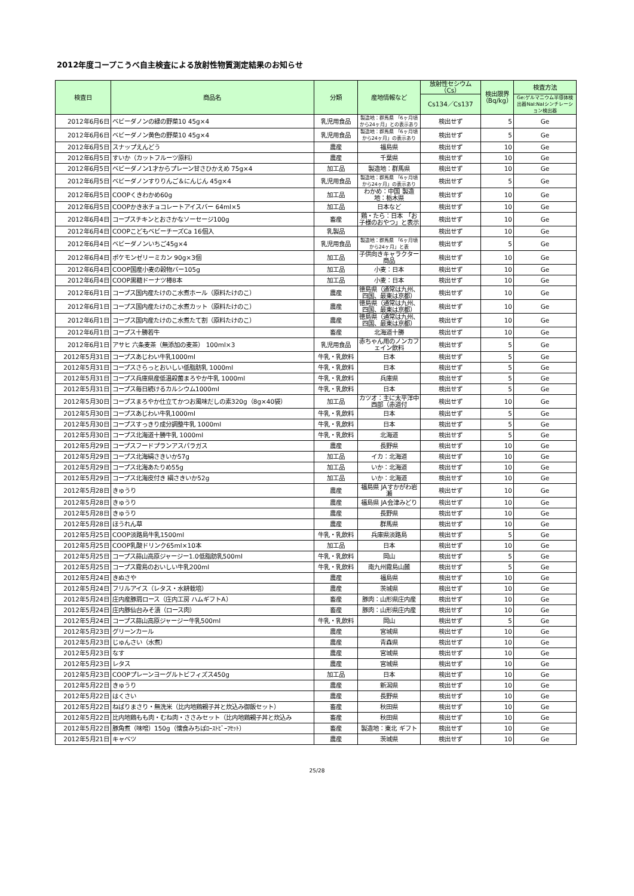2012年度コープこうべ自主検査による放射性物質測定結果のお知らせ
| 検査日 | 商品名 | 分類 | 産地情報など | 放射性セシウム（Cs） | 検出限界（Bq/kg） | 検査方法 |
| --- | --- | --- | --- | --- | --- | --- |
| | | | | Cs134／Cs137 | | Ge:ゲルマニウム半導体検出器NaI:NaIシンチレーション検出器 |
| 2012年6月6日 | ベビーダノンの緑の野菜10 45g×4 | 乳児用食品 | 製造地：群馬県 「6ヶ月頃から24ヶ月」との表示あり | 検出せず | 5 | Ge |
| 2012年6月6日 | ベビーダノン黄色の野菜10 45g×4 | 乳児用食品 | 製造地：群馬県 「6ヶ月頃から24ヶ月」の表示あり | 検出せず | 5 | Ge |
| 2012年6月5日 | スナップえんどう | 農産 | 福島県 | 検出せず | 10 | Ge |
| 2012年6月5日 | すいか（カットフルーツ原料） | 農産 | 千葉県 | 検出せず | 10 | Ge |
| 2012年6月5日 | ベビーダノン1才からプレーン甘さひかえめ 75g×4 | 加工品 | 製造地：群馬県 | 検出せず | 10 | Ge |
| 2012年6月5日 | ベビーダノンすりりんご＆にんじん 45g×4 | 乳児用食品 | 製造地：群馬県 「6ヶ月頃から24ヶ月」の表示あり | 検出せず | 5 | Ge |
| 2012年6月5日 | COOPくきわかめ60g | 加工品 | わかめ：中国 製造地：栃木県 | 検出せず | 10 | Ge |
| 2012年6月5日 | COOPかき氷チョコレートアイスバー 64ml×5 | 加工品 | 日本など | 検出せず | 10 | Ge |
| 2012年6月4日 | コープスチキンとおさかなソーセージ100g | 畜産 | 鶏・たら：日本 「お子様のおやつ」と表示 | 検出せず | 10 | Ge |
| 2012年6月4日 | COOPこどもベビーチーズCa 16個入 | 乳製品 | | 検出せず | 10 | Ge |
| 2012年6月4日 | ベビーダノンいちご45g×4 | 乳児用食品 | 製造地：群馬県 「6ヶ月頃から24ヶ月」と表 | 検出せず | 5 | Ge |
| 2012年6月4日 | ポケモンゼリーミカン 90g×3個 | 加工品 | 子供向きキャラクター商品 | 検出せず | 10 | Ge |
| 2012年6月4日 | COOP国産小麦の穀物バー105g | 加工品 | 小麦：日本 | 検出せず | 10 | Ge |
| 2012年6月4日 | COOP黒糖ドーナツ棒8本 | 加工品 | 小麦：日本 | 検出せず | 10 | Ge |
| 2012年6月1日 | コープス国内産たけのこ水煮ホール（原料たけのこ） | 農産 | 徳島県（通常は九州、四国、最東は京都） | 検出せず | 10 | Ge |
| 2012年6月1日 | コープス国内産たけのこ水煮カット（原料たけのこ） | 農産 | 徳島県（通常は九州、四国、最東は京都） | 検出せず | 10 | Ge |
| 2012年6月1日 | コープス国内産たけのこ水煮たて割（原料たけのこ） | 農産 | 徳島県（通常は九州、四国、最東は京都） | 検出せず | 10 | Ge |
| 2012年6月1日 | コープス十勝若牛 | 畜産 | 北海道十勝 | 検出せず | 10 | Ge |
| 2012年6月1日 | アサヒ 六条麦茶（無添加の麦茶） 100ml×3 | 乳児用食品 | 赤ちゃん用のノンカフェイン飲料 | 検出せず | 5 | Ge |
| 2012年5月31日 | コープスあじわい牛乳1000ml | 牛乳・乳飲料 | 日本 | 検出せず | 5 | Ge |
| 2012年5月31日 | コープスさらっとおいしい低脂肪乳 1000ml | 牛乳・乳飲料 | 日本 | 検出せず | 5 | Ge |
| 2012年5月31日 | コープス兵庫県産低温殺菌まろやか牛乳 1000ml | 牛乳・乳飲料 | 兵庫県 | 検出せず | 5 | Ge |
| 2012年5月31日 | コープス毎日続けるカルシウム1000ml | 牛乳・乳飲料 | 日本 | 検出せず | 5 | Ge |
| 2012年5月30日 | コープスまろやか仕立てかつお風味だしの素320g（8g×40袋） | 加工品 | カツオ：主に太平洋中西部（赤道付 | 検出せず | 10 | Ge |
| 2012年5月30日 | コープスあじわい牛乳1000ml | 牛乳・乳飲料 | 日本 | 検出せず | 5 | Ge |
| 2012年5月30日 | コープスすっきり成分調整牛乳 1000ml | 牛乳・乳飲料 | 日本 | 検出せず | 5 | Ge |
| 2012年5月30日 | コープス北海道十勝牛乳 1000ml | 牛乳・乳飲料 | 北海道 | 検出せず | 5 | Ge |
| 2012年5月29日 | コープスフードプランアスパラガス | 農産 | 長野県 | 検出せず | 10 | Ge |
| 2012年5月29日 | コープス北海絹さきいか57g | 加工品 | イカ：北海道 | 検出せず | 10 | Ge |
| 2012年5月29日 | コープス北海あたりめ55g | 加工品 | いか：北海道 | 検出せず | 10 | Ge |
| 2012年5月29日 | コープス北海皮付き 絹さきいか52g | 加工品 | いか：北海道 | 検出せず | 10 | Ge |
| 2012年5月28日 | きゅうり | 農産 | 福島県 JAすかがわ岩瀬 | 検出せず | 10 | Ge |
| 2012年5月28日 | きゅうり | 農産 | 福島県 JA会津みどり | 検出せず | 10 | Ge |
| 2012年5月28日 | きゅうり | 農産 | 長野県 | 検出せず | 10 | Ge |
| 2012年5月28日 | ほうれん草 | 農産 | 群馬県 | 検出せず | 10 | Ge |
| 2012年5月25日 | COOP淡路島牛乳1500ml | 牛乳・乳飲料 | 兵庫県淡路島 | 検出せず | 5 | Ge |
| 2012年5月25日 | COOP乳酸ドリンク65ml×10本 | 加工品 | 日本 | 検出せず | 10 | Ge |
| 2012年5月25日 | コープス蒜山高原ジャージー1.0低脂肪乳500ml | 牛乳・乳飲料 | 岡山 | 検出せず | 5 | Ge |
| 2012年5月25日 | コープス霧島のおいしい牛乳200ml | 牛乳・乳飲料 | 南九州霧島山麓 | 検出せず | 5 | Ge |
| 2012年5月24日 | きぬさや | 農産 | 福島県 | 検出せず | 10 | Ge |
| 2012年5月24日 | フリルアイス（レタス・水耕栽培） | 農産 | 茨城県 | 検出せず | 10 | Ge |
| 2012年5月24日 | 庄内産豚肩ロース（庄内工房 ハムギフトA） | 畜産 | 豚肉：山形県庄内産 | 検出せず | 10 | Ge |
| 2012年5月24日 | 庄内豚仙台みそ漬（ロース肉） | 畜産 | 豚肉：山形県庄内産 | 検出せず | 10 | Ge |
| 2012年5月24日 | コープス蒜山高原ジャージー牛乳500ml | 牛乳・乳飲料 | 岡山 | 検出せず | 5 | Ge |
| 2012年5月23日 | グリーンカール | 農産 | 宮城県 | 検出せず | 10 | Ge |
| 2012年5月23日 | じゅんさい（水煮） | 農産 | 青森県 | 検出せず | 10 | Ge |
| 2012年5月23日 | なす | 農産 | 宮城県 | 検出せず | 10 | Ge |
| 2012年5月23日 | レタス | 農産 | 宮城県 | 検出せず | 10 | Ge |
| 2012年5月23日 | COOPプレーンヨーグルトビフィズス450g | 加工品 | 日本 | 検出せず | 10 | Ge |
| 2012年5月22日 | きゅうり | 農産 | 新潟県 | 検出せず | 10 | Ge |
| 2012年5月22日 | はくさい | 農産 | 長野県 | 検出せず | 10 | Ge |
| 2012年5月22日 | ねばりまさり・無洗米（比内地鶏親子丼と炊込み御飯セット） | 畜産 | 秋田県 | 検出せず | 10 | Ge |
| 2012年5月22日 | 比内地鶏もも肉・むね肉・ささみセット（比内地鶏親子丼と炊込み | 畜産 | 秋田県 | 検出せず | 10 | Ge |
| 2012年5月22日 | 豚角煮（味噌）150g（懐食みちばﾛｰｽﾄﾋﾞｰﾌｾｯﾄ） | 畜産 | 製造地：東北 ギフト | 検出せず | 10 | Ge |
| 2012年5月21日 | キャベツ | 農産 | 茨城県 | 検出せず | 10 | Ge |
25/28